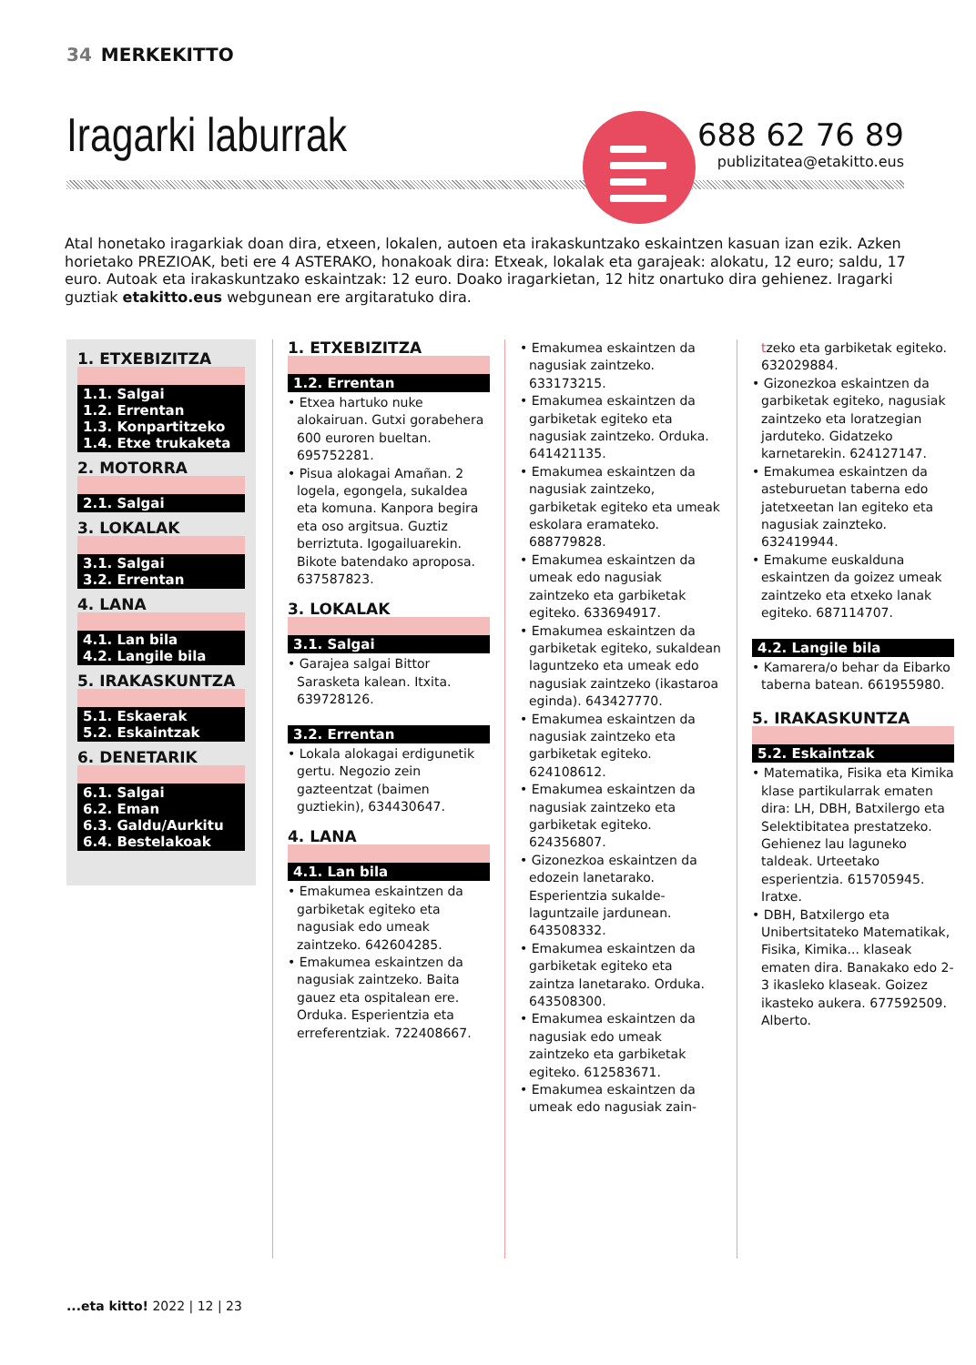34 MERKEKITTO
Iragarki laburrak
688 62 76 89
publizitatea@etakitto.eus
Atal honetako iragarkiak doan dira, etxeen, lokalen, autoen eta irakaskuntzako eskaintzen kasuan izan ezik. Azken horietako PREZIOAK, beti ere 4 ASTERAKO, honakoak dira: Etxeak, lokalak eta garajeak: alokatu, 12 euro; saldu, 17 euro. Autoak eta irakaskuntzako eskaintzak: 12 euro. Doako iragarkietan, 12 hitz onartuko dira gehienez. Iragarki guztiak etakitto.eus webgunean ere argitaratuko dira.
1. ETXEBIZITZA
1.1. Salgai
1.2. Errentan
1.3. Konpartitzeko
1.4. Etxe trukaketa
2. MOTORRA
2.1. Salgai
3. LOKALAK
3.1. Salgai
3.2. Errentan
4. LANA
4.1. Lan bila
4.2. Langile bila
5. IRAKASKUNTZA
5.1. Eskaerak
5.2. Eskaintzak
6. DENETARIK
6.1. Salgai
6.2. Eman
6.3. Galdu/Aurkitu
6.4. Bestelakoak
1. ETXEBIZITZA
1.2. Errentan
• Etxea hartuko nuke alokairuan. Gutxi gorabehera 600 euroren bueltan. 695752281.
• Pisua alokagai Amañan. 2 logela, egongela, sukaldea eta komuna. Kanpora begira eta oso argitsua. Guztiz berriztuta. Igogailuarekin. Bikote batendako aproposa. 637587823.
3. LOKALAK
3.1. Salgai
• Garajea salgai Bittor Sarasketa kalean. Itxita. 639728126.
3.2. Errentan
• Lokala alokagai erdigunetik gertu. Negozio zein gazteentzat (baimen guztiekin), 634430647.
4. LANA
4.1. Lan bila
• Emakumea eskaintzen da garbiketak egiteko eta nagusiak edo umeak zaintzeko. 642604285.
• Emakumea eskaintzen da nagusiak zaintzeko. Baita gauez eta ospitalean ere. Orduka. Esperientzia eta erreferentziak. 722408667.
• Emakumea eskaintzen da nagusiak zaintzeko. 633173215.
• Emakumea eskaintzen da garbiketak egiteko eta nagusiak zaintzeko. Orduka. 641421135.
• Emakumea eskaintzen da nagusiak zaintzeko, garbiketak egiteko eta umeak eskolara eramateko. 688779828.
• Emakumea eskaintzen da umeak edo nagusiak zaintzeko eta garbiketak egiteko. 633694917.
• Emakumea eskaintzen da garbiketak egiteko, sukaldean laguntzeko eta umeak edo nagusiak zaintzeko (ikastaroa eginda). 643427770.
• Emakumea eskaintzen da nagusiak zaintzeko eta garbiketak egiteko. 624108612.
• Emakumea eskaintzen da nagusiak zaintzeko eta garbiketak egiteko. 624356807.
• Gizonezkoa eskaintzen da edozein lanetarako. Esperientzia sukalde-laguntzaile jardunean. 643508332.
• Emakumea eskaintzen da garbiketak egiteko eta zaintza lanetarako. Orduka. 643508300.
• Emakumea eskaintzen da nagusiak edo umeak zaintzeko eta garbiketak egiteko. 612583671.
• Emakumea eskaintzen da umeak edo nagusiak zain-
tzeko eta garbiketak egiteko. 632029884.
• Gizonezkoa eskaintzen da garbiketak egiteko, nagusiak zaintzeko eta loratzegian jarduteko. Gidatzeko karnetarekin. 624127147.
• Emakumea eskaintzen da asteburuetan taberna edo jatetxeetan lan egiteko eta nagusiak zainzteko. 632419944.
• Emakume euskalduna eskaintzen da goizez umeak zaintzeko eta etxeko lanak egiteko. 687114707.
4.2. Langile bila
• Kamarera/o behar da Eibarko taberna batean. 661955980.
5. IRAKASKUNTZA
5.2. Eskaintzak
• Matematika, Fisika eta Kimika klase partikularrak ematen dira: LH, DBH, Batxilergo eta Selektibitatea prestatzeko. Gehienez lau laguneko taldeak. Urteetako esperientzia. 615705945. Iratxe.
• DBH, Batxilergo eta Unibertsitateko Matematikak, Fisika, Kimika... klaseak ematen dira. Banakako edo 2-3 ikasleko klaseak. Goizez ikasteko aukera. 677592509. Alberto.
...eta kitto! 2022 | 12 | 23